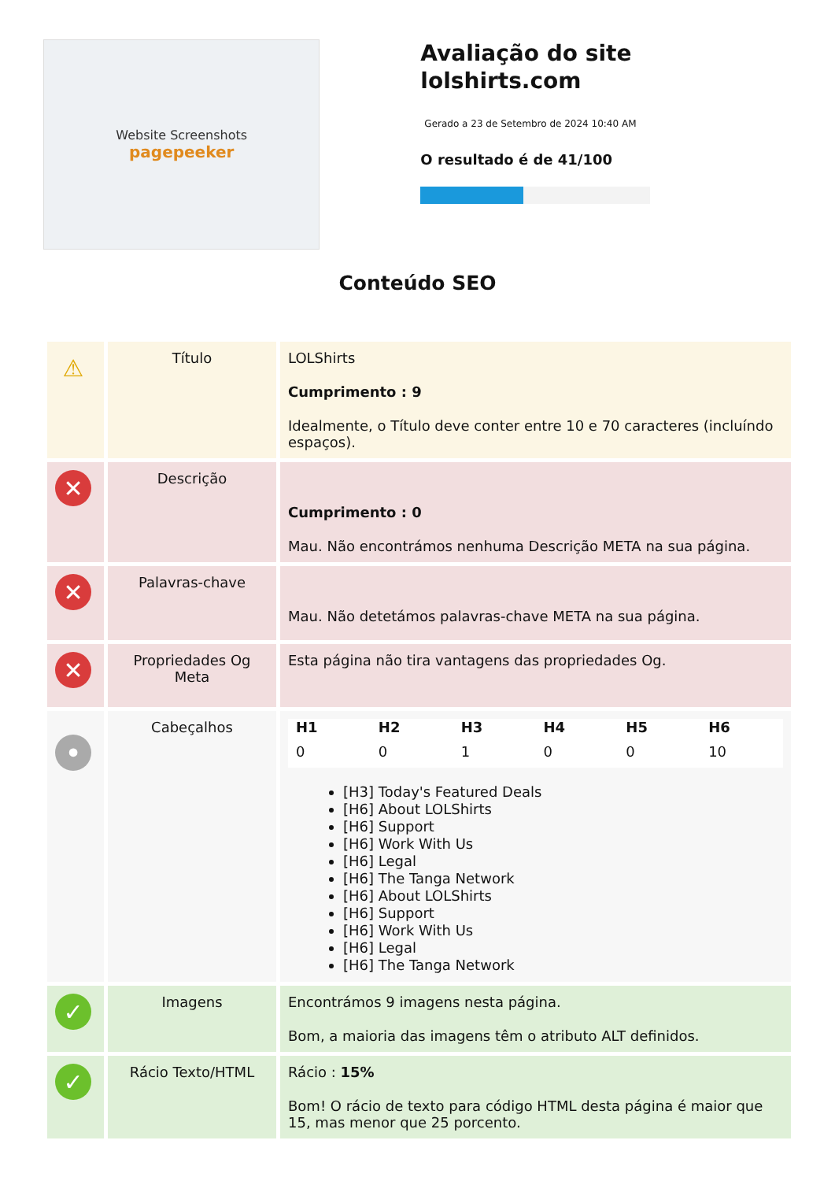Website Screenshots
pagepeeker
Avaliação do site lolshirts.com
Gerado a 23 de Setembro de 2024 10:40 AM
O resultado é de 41/100
Conteúdo SEO
| ⚠ | Título | LOLShirts Cumprimento : 9 Idealmente, o Título deve conter entre 10 e 70 caracteres (incluíndo espaços). |
| ✕ | Descrição | Cumprimento : 0 Mau. Não encontrámos nenhuma Descrição META na sua página. |
| ✕ | Palavras-chave | Mau. Não detetámos palavras-chave META na sua página. |
| ✕ | Propriedades Og Meta | Esta página não tira vantagens das propriedades Og. |
| • | Cabeçalhos | / H1 / H2 / H3 / H4 / H5 / H6 / / --- / --- / --- / --- / --- / --- / / 0 / 0 / 1 / 0 / 0 / 10 / [H3] Today's Featured Deals [H6] About LOLShirts [H6] Support [H6] Work With Us [H6] Legal [H6] The Tanga Network [H6] About LOLShirts [H6] Support [H6] Work With Us [H6] Legal [H6] The Tanga Network |
| ✓ | Imagens | Encontrámos 9 imagens nesta página. Bom, a maioria das imagens têm o atributo ALT definidos. |
| ✓ | Rácio Texto/HTML | Rácio : 15% Bom! O rácio de texto para código HTML desta página é maior que 15, mas menor que 25 porcento. |